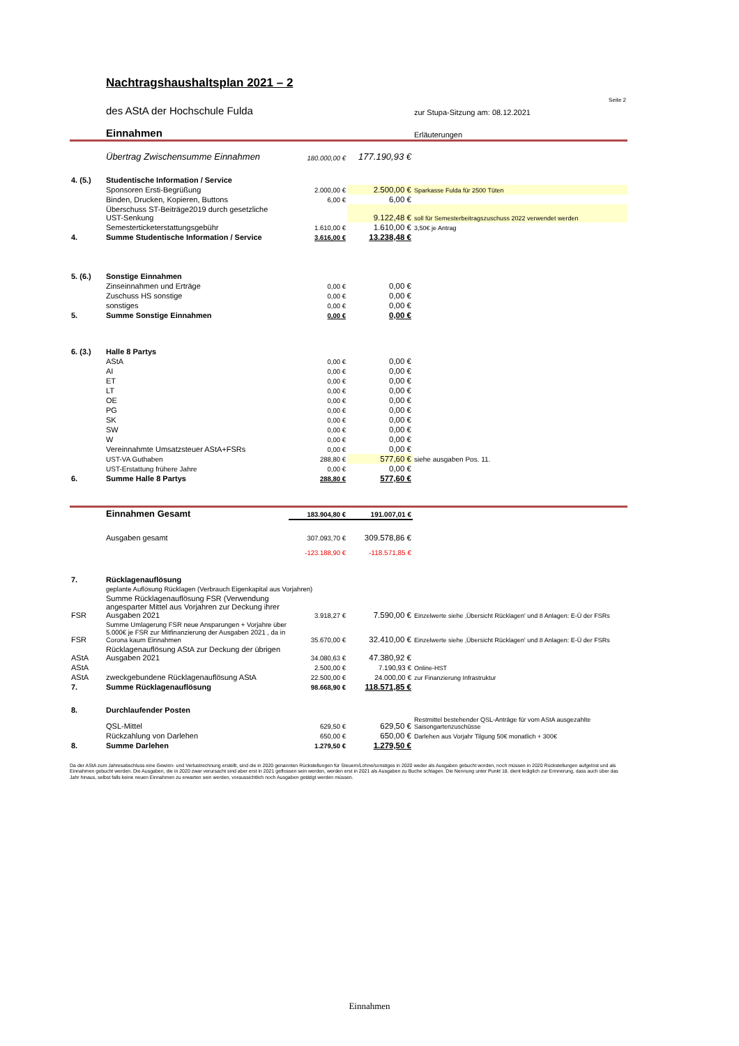| | Nachtragshaushaltsplan 2021 – 2 | | | Seite 2 |
| | des AStA der Hochschule Fulda | | | zur Stupa-Sitzung am: 08.12.2021 |
| | Einnahmen | | | Erläuterungen |
| | Übertrag Zwischensumme Einnahmen | 180.000,00 € | 177.190,93 € | |
| 4. (5.) | Studentische Information / Service | | | |
| | Sponsoren Ersti-Begrüßung | 2.000,00 € | 2.500,00 € | Sparkasse Fulda für 2500 Tüten |
| | Binden, Drucken, Kopieren, Buttons | 6,00 € | 6,00 € | |
| | Überschuss ST-Beiträge2019 durch gesetzliche UST-Senkung | | 9.122,48 € | soll für Semesterbeitragszuschuss 2022 verwendet werden |
| | Semesterticketerstattungsgebühr | 1.610,00 € | 1.610,00 € | 3,50€ je Antrag |
| 4. | Summe Studentische Information / Service | 3.616,00 € | 13.238,48 € | |
| 5. (6.) | Sonstige Einnahmen | | | |
| | Zinseinnahmen und Erträge | 0,00 € | 0,00 € | |
| | Zuschuss HS sonstige | 0,00 € | 0,00 € | |
| | sonstiges | 0,00 € | 0,00 € | |
| 5. | Summe Sonstige Einnahmen | 0,00 € | 0,00 € | |
| 6. (3.) | Halle 8 Partys | | | |
| | AStA | 0,00 € | 0,00 € | |
| | AI | 0,00 € | 0,00 € | |
| | ET | 0,00 € | 0,00 € | |
| | LT | 0,00 € | 0,00 € | |
| | OE | 0,00 € | 0,00 € | |
| | PG | 0,00 € | 0,00 € | |
| | SK | 0,00 € | 0,00 € | |
| | SW | 0,00 € | 0,00 € | |
| | W | 0,00 € | 0,00 € | |
| | Vereinnahmte Umsatzsteuer AStA+FSRs | 0,00 € | 0,00 € | |
| | UST-VA Guthaben | 288,80 € | 577,60 € | siehe ausgaben Pos. 11. |
| | UST-Erstattung frühere Jahre | 0,00 € | 0,00 € | |
| 6. | Summe Halle 8 Partys | 288,80 € | 577,60 € | |
| | Einnahmen Gesamt | 183.904,80 € | 191.007,01 € | |
| | Ausgaben gesamt | 307.093,70 € | 309.578,86 € | |
| | | -123.188,90 € | -118.571,85 € | |
| 7. | Rücklagenauflösung | | | |
| | geplante Auflösung Rücklagen (Verbrauch Eigenkapital aus Vorjahren) | | | |
| FSR | Summe Rücklagenauflösung FSR (Verwendung angesparter Mittel aus Vorjahren zur Deckung ihrer Ausgaben 2021 | 3.918,27 € | 7.590,00 € | Einzelwerte siehe ‚Übersicht Rücklagen' und 8 Anlagen: E-Ü der FSRs |
| FSR | Summe Umlagerung FSR neue Ansparungen + Vorjahre über 5.000€ je FSR zur Mitfinanzierung der Ausgaben 2021 , da in Corona kaum Einnahmen | 35.670,00 € | 32.410,00 € | Einzelwerte siehe ‚Übersicht Rücklagen' und 8 Anlagen: E-Ü der FSRs |
| AStA | Rücklagenauflösung AStA zur Deckung der übrigen Ausgaben 2021 | 34.080,63 € | 47.380,92 € | |
| AStA | zweckgebundene Rücklagenauflösung AStA | 2.500,00 € | 7.190,93 € | Online-HST |
| AStA | | 22.500,00 € | 24.000,00 € | zur Finanzierung Infrastruktur |
| 7. | Summe Rücklagenauflösung | 98.668,90 € | 118.571,85 € | |
| 8. | Durchlaufender Posten | | | |
| | QSL-Mittel | 629,50 € | 629,50 € | Restmittel bestehender QSL-Anträge für vom AStA ausgezahlte Saisongartenzuschüsse |
| | Rückzahlung von Darlehen | 650,00 € | 650,00 € | Darlehen aus Vorjahr Tilgung 50€ monatlich + 300€ |
| 8. | Summe Darlehen | 1.279,50 € | 1.279,50 € | |
Da der AStA zum Jahresabschluss eine Gewinn- und Verlustrechnung erstellt, sind die in 2020 genannten Rückstellungen für Steuern/Löhne/sonstiges in 2020 weder als Ausgaben gebucht worden, noch müssen in 2020 Rückstellungen aufgelöst und als Einnahmen gebucht werden. Die Ausgaben, die in 2020 zwar verursacht sind aber erst in 2021 geflossen sein werden, werden erst in 2021 als Ausgaben zu Buche schlagen. Die Nennung unter Punkt 18. dient lediglich zur Erinnerung, dass auch über das Jahr hinaus, selbst falls keine neuen Einnahmen zu erwarten sein werden, voraussichtlich noch Ausgaben getätigt werden müssen.
Einnahmen